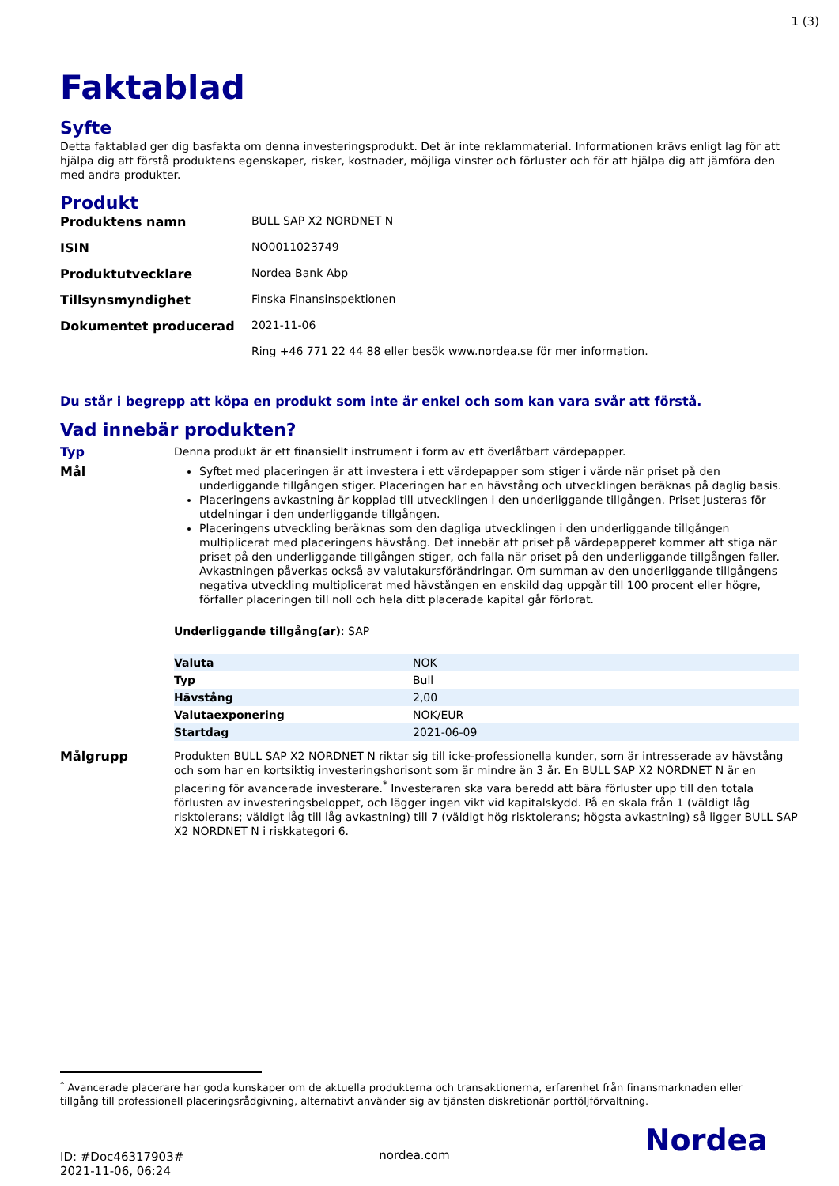1 (3)
Faktablad
Syfte
Detta faktablad ger dig basfakta om denna investeringsprodukt. Det är inte reklammaterial. Informationen krävs enligt lag för att hjälpa dig att förstå produktens egenskaper, risker, kostnader, möjliga vinster och förluster och för att hjälpa dig att jämföra den med andra produkter.
Produkt
| Produktens namn | BULL SAP X2 NORDNET N |
| ISIN | NO0011023749 |
| Produktutvecklare | Nordea Bank Abp |
| Tillsynsmyndighet | Finska Finansinspektionen |
| Dokumentet producerad | 2021-11-06 |
| | Ring +46 771 22 44 88 eller besök www.nordea.se för mer information. |
Du står i begrepp att köpa en produkt som inte är enkel och som kan vara svår att förstå.
Vad innebär produkten?
Typ
Denna produkt är ett finansiellt instrument i form av ett överlåtbart värdepapper.
Mål
Syftet med placeringen är att investera i ett värdepapper som stiger i värde när priset på den underliggande tillgången stiger. Placeringen har en hävstång och utvecklingen beräknas på daglig basis.
Placeringens avkastning är kopplad till utvecklingen i den underliggande tillgången. Priset justeras för utdelningar i den underliggande tillgången.
Placeringens utveckling beräknas som den dagliga utvecklingen i den underliggande tillgången multiplicerat med placeringens hävstång. Det innebär att priset på värdepapperet kommer att stiga när priset på den underliggande tillgången stiger, och falla när priset på den underliggande tillgången faller. Avkastningen påverkas också av valutakursförändringar. Om summan av den underliggande tillgångens negativa utveckling multiplicerat med hävstången en enskild dag uppgår till 100 procent eller högre, förfaller placeringen till noll och hela ditt placerade kapital går förlorat.
Underliggande tillgång(ar): SAP
| Valuta | NOK |
| Typ | Bull |
| Hävstång | 2,00 |
| Valutaexponering | NOK/EUR |
| Startdag | 2021-06-09 |
Målgrupp
Produkten BULL SAP X2 NORDNET N riktar sig till icke-professionella kunder, som är intresserade av hävstång och som har en kortsiktig investeringshorisont som är mindre än 3 år. En BULL SAP X2 NORDNET N är en placering för avancerade investerare.<sup>*</sup> Investeraren ska vara beredd att bära förluster upp till den totala förlusten av investeringsbeloppet, och lägger ingen vikt vid kapitalskydd. På en skala från 1 (väldigt låg risktolerans; väldigt låg till låg avkastning) till 7 (väldigt hög risktolerans; högsta avkastning) så ligger BULL SAP X2 NORDNET N i riskkategori 6.
<sup>*</sup> Avancerade placerare har goda kunskaper om de aktuella produkterna och transaktionerna, erfarenhet från finansmarknaden eller tillgång till professionell placeringsrådgivning, alternativt använder sig av tjänsten diskretionär portföljförvaltning.
ID: #Doc46317903#
2021-11-06, 06:24
nordea.com
Nordea